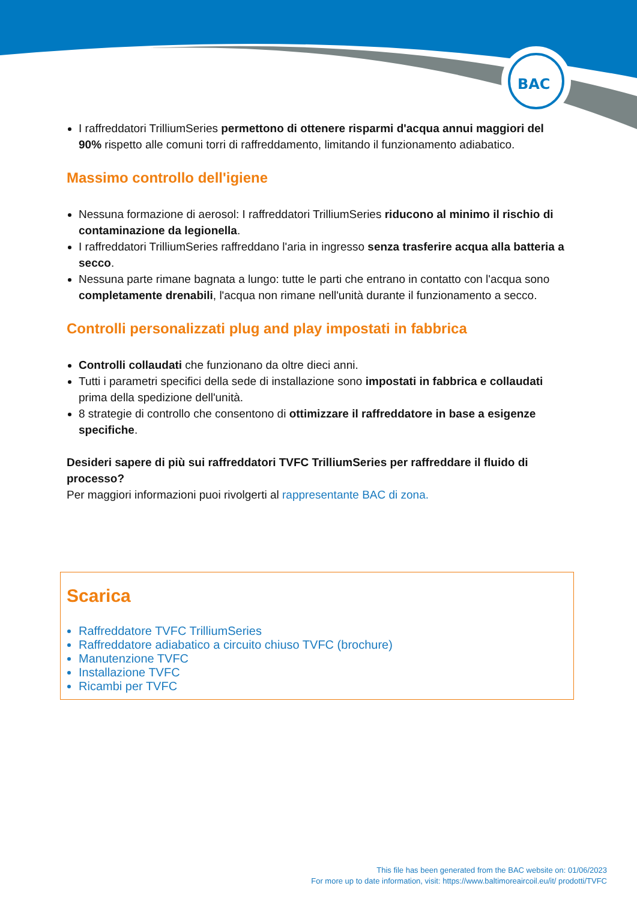BAC
I raffreddatori TrilliumSeries permettono di ottenere risparmi d'acqua annui maggiori del 90% rispetto alle comuni torri di raffreddamento, limitando il funzionamento adiabatico.
Massimo controllo dell'igiene
Nessuna formazione di aerosol: I raffreddatori TrilliumSeries riducono al minimo il rischio di contaminazione da legionella.
I raffreddatori TrilliumSeries raffreddano l'aria in ingresso senza trasferire acqua alla batteria a secco.
Nessuna parte rimane bagnata a lungo: tutte le parti che entrano in contatto con l'acqua sono completamente drenabili, l'acqua non rimane nell'unità durante il funzionamento a secco.
Controlli personalizzati plug and play impostati in fabbrica
Controlli collaudati che funzionano da oltre dieci anni.
Tutti i parametri specifici della sede di installazione sono impostati in fabbrica e collaudati prima della spedizione dell'unità.
8 strategie di controllo che consentono di ottimizzare il raffreddatore in base a esigenze specifiche.
Desideri sapere di più sui raffreddatori TVFC TrilliumSeries per raffreddare il fluido di processo?
Per maggiori informazioni puoi rivolgerti al rappresentante BAC di zona.
Scarica
Raffreddatore TVFC TrilliumSeries
Raffreddatore adiabatico a circuito chiuso TVFC (brochure)
Manutenzione TVFC
Installazione TVFC
Ricambi per TVFC
This file has been generated from the BAC website on: 01/06/2023
For more up to date information, visit: https://www.baltimoreaircoil.eu/it/ prodotti/TVFC